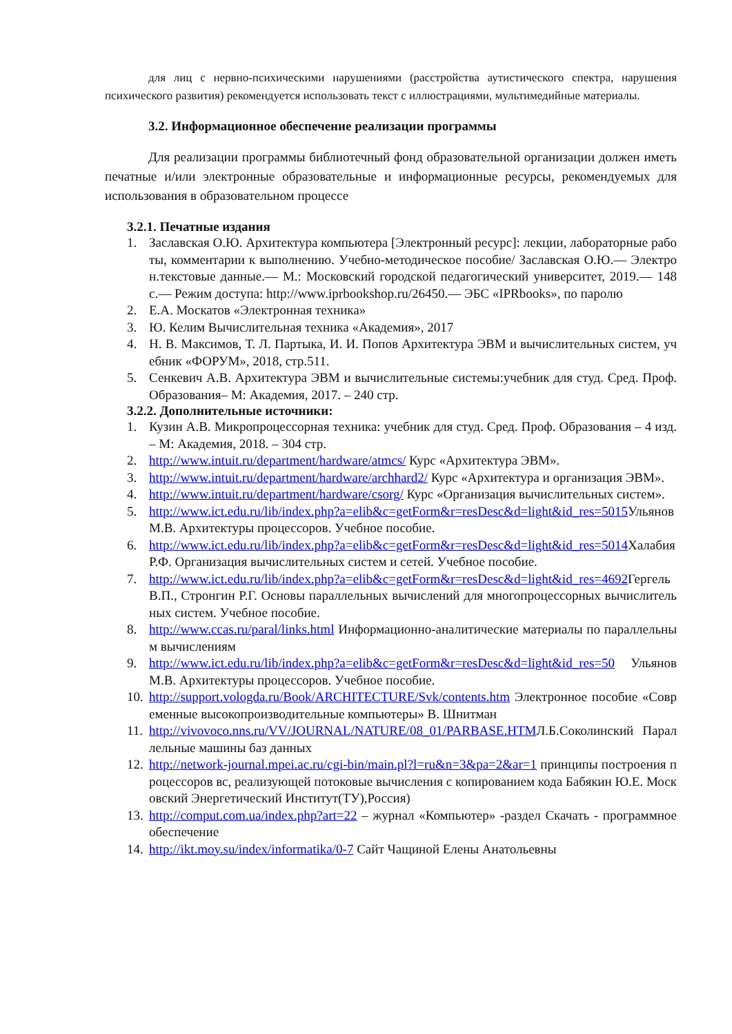для лиц с нервно-психическими нарушениями (расстройства аутистического спектра, нарушения психического развития) рекомендуется использовать текст с иллюстрациями, мультимедийные материалы.
3.2. Информационное обеспечение реализации программы
Для реализации программы библиотечный фонд образовательной организации должен иметь печатные и/или электронные образовательные и информационные ресурсы, рекомендуемых для использования в образовательном процессе
3.2.1. Печатные издания
1. Заславская О.Ю. Архитектура компьютера [Электронный ресурс]: лекции, лабораторные работы, комментарии к выполнению. Учебно-методическое пособие/ Заславская О.Ю.— Электрон.текстовые данные.— М.: Московский городской педагогический университет, 2019.— 148 с.— Режим доступа: http://www.iprbookshop.ru/26450.— ЭБС «IPRbooks», по паролю
2. Е.А. Москатов «Электронная техника»
3. Ю. Келим Вычислительная техника «Академия», 2017
4. Н. В. Максимов, Т. Л. Партыка, И. И. Попов Архитектура ЭВМ и вычислительных систем, учебник «ФОРУМ», 2018, стр.511.
5. Сенкевич А.В. Архитектура ЭВМ и вычислительные системы:учебник для студ. Сред. Проф. Образования– М: Академия, 2017. – 240 стр.
3.2.2. Дополнительные источники:
1. Кузин А.В. Микропроцессорная техника: учебник для студ. Сред. Проф. Образования – 4 изд. – М: Академия, 2018. – 304 стр.
2. http://www.intuit.ru/department/hardware/atmcs/ Курс «Архитектура ЭВМ».
3. http://www.intuit.ru/department/hardware/archhard2/ Курс «Архитектура и организация ЭВМ».
4. http://www.intuit.ru/department/hardware/csorg/ Курс «Организация вычислительных систем».
5. http://www.ict.edu.ru/lib/index.php?a=elib&c=getForm&r=resDesc&d=light&id_res=5015 Ульянов М.В. Архитектуры процессоров. Учебное пособие.
6. http://www.ict.edu.ru/lib/index.php?a=elib&c=getForm&r=resDesc&d=light&id_res=5014 Халабия Р.Ф. Организация вычислительных систем и сетей. Учебное пособие.
7. http://www.ict.edu.ru/lib/index.php?a=elib&c=getForm&r=resDesc&d=light&id_res=4692 Гергель В.П., Стронгин Р.Г. Основы параллельных вычислений для многопроцессорных вычислительных систем. Учебное пособие.
8. http://www.ccas.ru/paral/links.html Информационно-аналитические материалы по параллельным вычислениям
9. http://www.ict.edu.ru/lib/index.php?a=elib&c=getForm&r=resDesc&d=light&id_res=50 Ульянов М.В. Архитектуры процессоров. Учебное пособие.
10. http://support.vologda.ru/Book/ARCHITECTURE/Svk/contents.htm Электронное пособие «Современные высокопроизводительные компьютеры» В. Шнитман
11. http://vivovoco.nns.ru/VV/JOURNAL/NATURE/08_01/PARBASE.HTMЛ.Б.Соколинский Параллельные машины баз данных
12. http://network-journal.mpei.ac.ru/cgi-bin/main.pl?l=ru&n=3&pa=2&ar=1 принципы построения процессоров вс, реализующей потоковые вычисления с копированием кода Бабякин Ю.Е. Московский Энергетический Институт(ТУ),Россия)
13. http://comput.com.ua/index.php?art=22 – журнал «Компьютер» -раздел Скачать - программное обеспечение
14. http://ikt.moy.su/index/informatika/0-7 Сайт Чащиной Елены Анатольевны